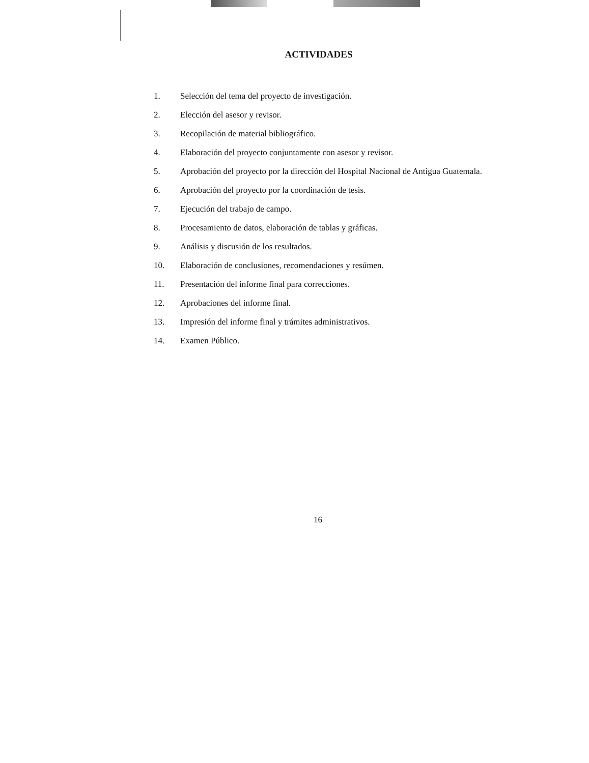ACTIVIDADES
1. Selección del tema del proyecto de investigación.
2. Elección del asesor y revisor.
3. Recopilación de material bibliográfico.
4. Elaboración del proyecto conjuntamente con asesor y revisor.
5. Aprobación del proyecto por la dirección del Hospital Nacional de Antigua Guatemala.
6. Aprobación del proyecto por la coordinación de tesis.
7. Ejecución del trabajo de campo.
8. Procesamiento de datos, elaboración de tablas y gráficas.
9. Análisis y discusión de los resultados.
10. Elaboración de conclusiones, recomendaciones y resúmen.
11. Presentación del informe final para correcciones.
12. Aprobaciones del informe final.
13. Impresión del informe final y trámites administrativos.
14. Examen Público.
16